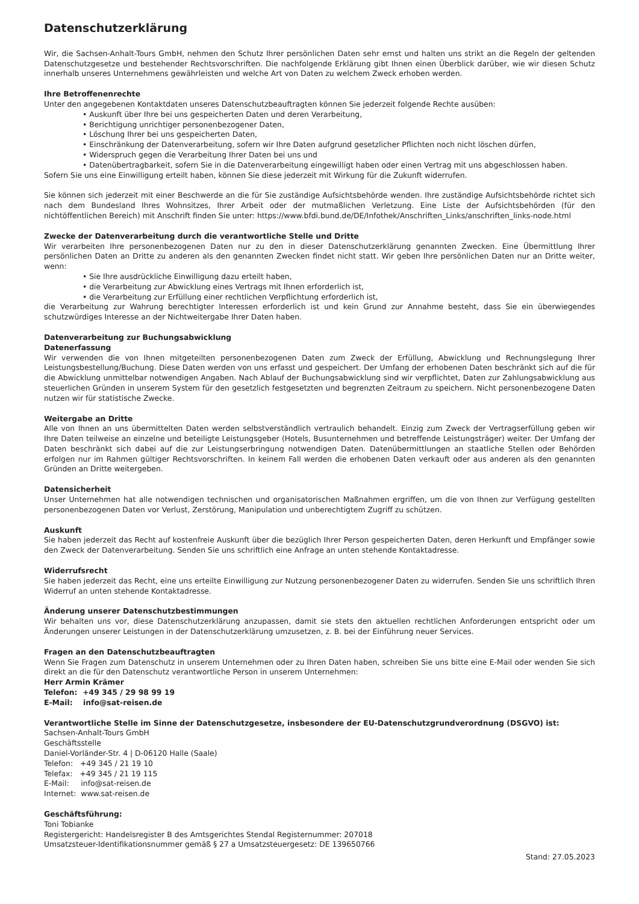Datenschutzerklärung
Wir, die Sachsen-Anhalt-Tours GmbH, nehmen den Schutz Ihrer persönlichen Daten sehr ernst und halten uns strikt an die Regeln der geltenden Datenschutzgesetze und bestehender Rechtsvorschriften. Die nachfolgende Erklärung gibt Ihnen einen Überblick darüber, wie wir diesen Schutz innerhalb unseres Unternehmens gewährleisten und welche Art von Daten zu welchem Zweck erhoben werden.
Ihre Betroffenenrechte
Unter den angegebenen Kontaktdaten unseres Datenschutzbeauftragten können Sie jederzeit folgende Rechte ausüben:
• Auskunft über Ihre bei uns gespeicherten Daten und deren Verarbeitung,
• Berichtigung unrichtiger personenbezogener Daten,
• Löschung Ihrer bei uns gespeicherten Daten,
• Einschränkung der Datenverarbeitung, sofern wir Ihre Daten aufgrund gesetzlicher Pflichten noch nicht löschen dürfen,
• Widerspruch gegen die Verarbeitung Ihrer Daten bei uns und
• Datenübertragbarkeit, sofern Sie in die Datenverarbeitung eingewilligt haben oder einen Vertrag mit uns abgeschlossen haben.
Sofern Sie uns eine Einwilligung erteilt haben, können Sie diese jederzeit mit Wirkung für die Zukunft widerrufen.
Sie können sich jederzeit mit einer Beschwerde an die für Sie zuständige Aufsichtsbehörde wenden. Ihre zuständige Aufsichtsbehörde richtet sich nach dem Bundesland Ihres Wohnsitzes, Ihrer Arbeit oder der mutmaßlichen Verletzung. Eine Liste der Aufsichtsbehörden (für den nichtöffentlichen Bereich) mit Anschrift finden Sie unter: https://www.bfdi.bund.de/DE/Infothek/Anschriften_Links/anschriften_links-node.html
Zwecke der Datenverarbeitung durch die verantwortliche Stelle und Dritte
Wir verarbeiten Ihre personenbezogenen Daten nur zu den in dieser Datenschutzerklärung genannten Zwecken. Eine Übermittlung Ihrer persönlichen Daten an Dritte zu anderen als den genannten Zwecken findet nicht statt. Wir geben Ihre persönlichen Daten nur an Dritte weiter, wenn:
• Sie Ihre ausdrückliche Einwilligung dazu erteilt haben,
• die Verarbeitung zur Abwicklung eines Vertrags mit Ihnen erforderlich ist,
• die Verarbeitung zur Erfüllung einer rechtlichen Verpflichtung erforderlich ist,
die Verarbeitung zur Wahrung berechtigter Interessen erforderlich ist und kein Grund zur Annahme besteht, dass Sie ein überwiegendes schutzwürdiges Interesse an der Nichtweitergabe Ihrer Daten haben.
Datenverarbeitung zur Buchungsabwicklung
Datenerfassung
Wir verwenden die von Ihnen mitgeteilten personenbezogenen Daten zum Zweck der Erfüllung, Abwicklung und Rechnungslegung Ihrer Leistungsbestellung/Buchung. Diese Daten werden von uns erfasst und gespeichert. Der Umfang der erhobenen Daten beschränkt sich auf die für die Abwicklung unmittelbar notwendigen Angaben. Nach Ablauf der Buchungsabwicklung sind wir verpflichtet, Daten zur Zahlungsabwicklung aus steuerlichen Gründen in unserem System für den gesetzlich festgesetzten und begrenzten Zeitraum zu speichern. Nicht personenbezogene Daten nutzen wir für statistische Zwecke.
Weitergabe an Dritte
Alle von Ihnen an uns übermittelten Daten werden selbstverständlich vertraulich behandelt. Einzig zum Zweck der Vertragserfüllung geben wir Ihre Daten teilweise an einzelne und beteiligte Leistungsgeber (Hotels, Busunternehmen und betreffende Leistungsträger) weiter. Der Umfang der Daten beschränkt sich dabei auf die zur Leistungserbringung notwendigen Daten. Datenübermittlungen an staatliche Stellen oder Behörden erfolgen nur im Rahmen gültiger Rechtsvorschriften. In keinem Fall werden die erhobenen Daten verkauft oder aus anderen als den genannten Gründen an Dritte weitergeben.
Datensicherheit
Unser Unternehmen hat alle notwendigen technischen und organisatorischen Maßnahmen ergriffen, um die von Ihnen zur Verfügung gestellten personenbezogenen Daten vor Verlust, Zerstörung, Manipulation und unberechtigtem Zugriff zu schützen.
Auskunft
Sie haben jederzeit das Recht auf kostenfreie Auskunft über die bezüglich Ihrer Person gespeicherten Daten, deren Herkunft und Empfänger sowie den Zweck der Datenverarbeitung. Senden Sie uns schriftlich eine Anfrage an unten stehende Kontaktadresse.
Widerrufsrecht
Sie haben jederzeit das Recht, eine uns erteilte Einwilligung zur Nutzung personenbezogener Daten zu widerrufen. Senden Sie uns schriftlich Ihren Widerruf an unten stehende Kontaktadresse.
Änderung unserer Datenschutzbestimmungen
Wir behalten uns vor, diese Datenschutzerklärung anzupassen, damit sie stets den aktuellen rechtlichen Anforderungen entspricht oder um Änderungen unserer Leistungen in der Datenschutzerklärung umzusetzen, z. B. bei der Einführung neuer Services.
Fragen an den Datenschutzbeauftragten
Wenn Sie Fragen zum Datenschutz in unserem Unternehmen oder zu Ihren Daten haben, schreiben Sie uns bitte eine E-Mail oder wenden Sie sich direkt an die für den Datenschutz verantwortliche Person in unserem Unternehmen:
Herr Armin Krämer
Telefon: +49 345 / 29 98 99 19
E-Mail: info@sat-reisen.de
Verantwortliche Stelle im Sinne der Datenschutzgesetze, insbesondere der EU-Datenschutzgrundverordnung (DSGVO) ist:
Sachsen-Anhalt-Tours GmbH
Geschäftsstelle
Daniel-Vorländer-Str. 4 | D-06120 Halle (Saale)
Telefon: +49 345 / 21 19 10
Telefax: +49 345 / 21 19 115
E-Mail: info@sat-reisen.de
Internet: www.sat-reisen.de
Geschäftsführung:
Toni Tobianke
Registergericht: Handelsregister B des Amtsgerichtes Stendal Registernummer: 207018
Umsatzsteuer-Identifikationsnummer gemäß § 27 a Umsatzsteuergesetz: DE 139650766
Stand: 27.05.2023